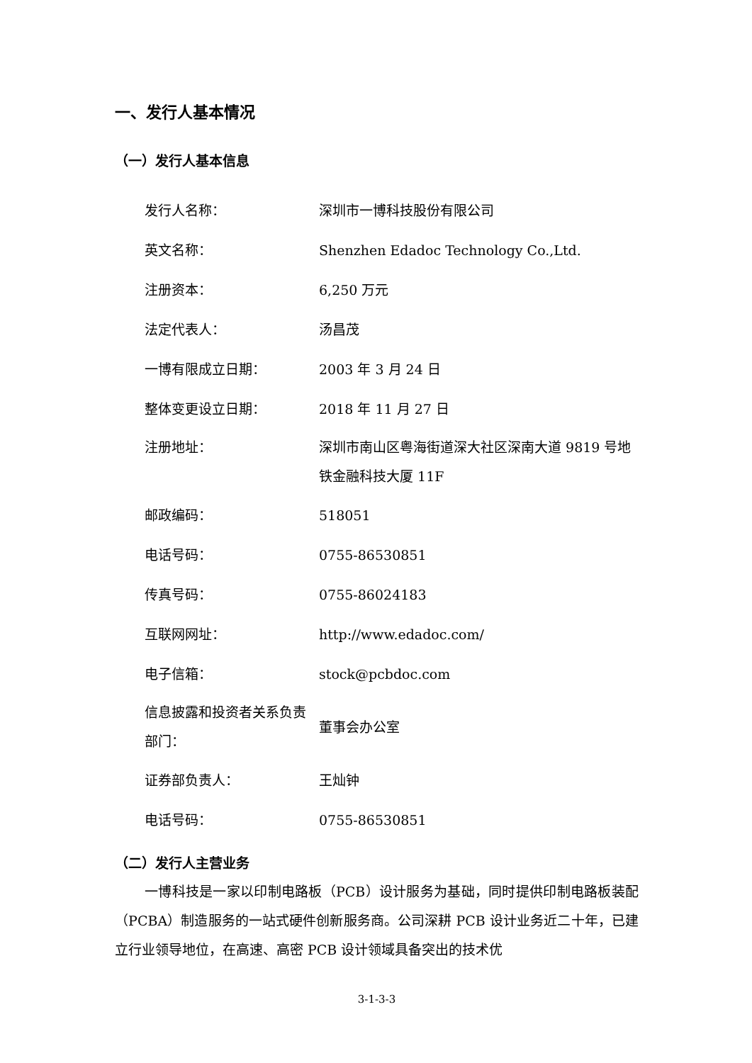一、发行人基本情况
（一）发行人基本信息
| 发行人名称： | 深圳市一博科技股份有限公司 |
| 英文名称： | Shenzhen Edadoc Technology Co.,Ltd. |
| 注册资本： | 6,250 万元 |
| 法定代表人： | 汤昌茂 |
| 一博有限成立日期： | 2003 年 3 月 24 日 |
| 整体变更设立日期： | 2018 年 11 月 27 日 |
| 注册地址： | 深圳市南山区粤海街道深大社区深南大道 9819 号地铁金融科技大厦 11F |
| 邮政编码： | 518051 |
| 电话号码： | 0755-86530851 |
| 传真号码： | 0755-86024183 |
| 互联网网址： | http://www.edadoc.com/ |
| 电子信箱： | stock@pcbdoc.com |
| 信息披露和投资者关系负责部门： | 董事会办公室 |
| 证券部负责人： | 王灿钟 |
| 电话号码： | 0755-86530851 |
（二）发行人主营业务
一博科技是一家以印制电路板（PCB）设计服务为基础，同时提供印制电路板装配（PCBA）制造服务的一站式硬件创新服务商。公司深耕 PCB 设计业务近二十年，已建立行业领导地位，在高速、高密 PCB 设计领域具备突出的技术优
3-1-3-3